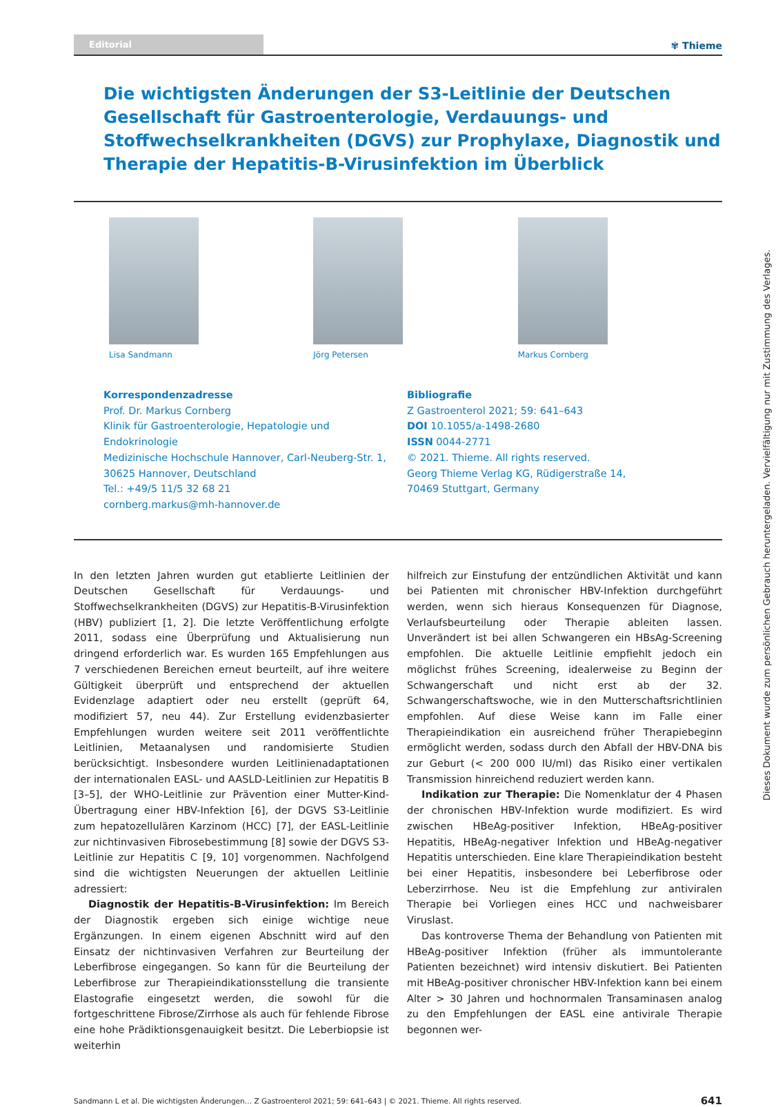Editorial
✾ Thieme
Die wichtigsten Änderungen der S3-Leitlinie der Deutschen Gesellschaft für Gastroenterologie, Verdauungs- und Stoffwechselkrankheiten (DGVS) zur Prophylaxe, Diagnostik und Therapie der Hepatitis-B-Virusinfektion im Überblick
Lisa Sandmann Jörg Petersen Markus Cornberg
Korrespondenzadresse
Prof. Dr. Markus Cornberg
Klinik für Gastroenterologie, Hepatologie und Endokrinologie
Medizinische Hochschule Hannover, Carl-Neuberg-Str. 1,
30625 Hannover, Deutschland
Tel.: +49/5 11/5 32 68 21
cornberg.markus@mh-hannover.de
Bibliografie
Z Gastroenterol 2021; 59: 641–643
DOI 10.1055/a-1498-2680
ISSN 0044-2771
© 2021. Thieme. All rights reserved.
Georg Thieme Verlag KG, Rüdigerstraße 14,
70469 Stuttgart, Germany
In den letzten Jahren wurden gut etablierte Leitlinien der Deutschen Gesellschaft für Verdauungs- und Stoffwechselkrankheiten (DGVS) zur Hepatitis-B-Virusinfektion (HBV) publiziert [1, 2]. Die letzte Veröffentlichung erfolgte 2011, sodass eine Überprüfung und Aktualisierung nun dringend erforderlich war. Es wurden 165 Empfehlungen aus 7 verschiedenen Bereichen erneut beurteilt, auf ihre weitere Gültigkeit überprüft und entsprechend der aktuellen Evidenzlage adaptiert oder neu erstellt (geprüft 64, modifiziert 57, neu 44). Zur Erstellung evidenzbasierter Empfehlungen wurden weitere seit 2011 veröffentlichte Leitlinien, Metaanalysen und randomisierte Studien berücksichtigt. Insbesondere wurden Leitlinienadaptationen der internationalen EASL- und AASLD-Leitlinien zur Hepatitis B [3–5], der WHO-Leitlinie zur Prävention einer Mutter-Kind-Übertragung einer HBV-Infektion [6], der DGVS S3-Leitlinie zum hepatozellulären Karzinom (HCC) [7], der EASL-Leitlinie zur nichtinvasiven Fibrosebestimmung [8] sowie der DGVS S3-Leitlinie zur Hepatitis C [9, 10] vorgenommen. Nachfolgend sind die wichtigsten Neuerungen der aktuellen Leitlinie adressiert:
Diagnostik der Hepatitis-B-Virusinfektion: Im Bereich der Diagnostik ergeben sich einige wichtige neue Ergänzungen. In einem eigenen Abschnitt wird auf den Einsatz der nichtinvasiven Verfahren zur Beurteilung der Leberfibrose eingegangen. So kann für die Beurteilung der Leberfibrose zur Therapieindikationsstellung die transiente Elastografie eingesetzt werden, die sowohl für die fortgeschrittene Fibrose/Zirrhose als auch für fehlende Fibrose eine hohe Prädiktionsgenauigkeit besitzt. Die Leberbiopsie ist weiterhin
hilfreich zur Einstufung der entzündlichen Aktivität und kann bei Patienten mit chronischer HBV-Infektion durchgeführt werden, wenn sich hieraus Konsequenzen für Diagnose, Verlaufsbeurteilung oder Therapie ableiten lassen. Unverändert ist bei allen Schwangeren ein HBsAg-Screening empfohlen. Die aktuelle Leitlinie empfiehlt jedoch ein möglichst frühes Screening, idealerweise zu Beginn der Schwangerschaft und nicht erst ab der 32. Schwangerschaftswoche, wie in den Mutterschaftsrichtlinien empfohlen. Auf diese Weise kann im Falle einer Therapieindikation ein ausreichend früher Therapiebeginn ermöglicht werden, sodass durch den Abfall der HBV-DNA bis zur Geburt (< 200 000 IU/ml) das Risiko einer vertikalen Transmission hinreichend reduziert werden kann.
Indikation zur Therapie: Die Nomenklatur der 4 Phasen der chronischen HBV-Infektion wurde modifiziert. Es wird zwischen HBeAg-positiver Infektion, HBeAg-positiver Hepatitis, HBeAg-negativer Infektion und HBeAg-negativer Hepatitis unterschieden. Eine klare Therapieindikation besteht bei einer Hepatitis, insbesondere bei Leberfibrose oder Leberzirrhose. Neu ist die Empfehlung zur antiviralen Therapie bei Vorliegen eines HCC und nachweisbarer Viruslast.
Das kontroverse Thema der Behandlung von Patienten mit HBeAg-positiver Infektion (früher als immuntolerante Patienten bezeichnet) wird intensiv diskutiert. Bei Patienten mit HBeAg-positiver chronischer HBV-Infektion kann bei einem Alter > 30 Jahren und hochnormalen Transaminasen analog zu den Empfehlungen der EASL eine antivirale Therapie begonnen wer-
Sandmann L et al. Die wichtigsten Änderungen… Z Gastroenterol 2021; 59: 641–643 | © 2021. Thieme. All rights reserved. 641
Dieses Dokument wurde zum persönlichen Gebrauch heruntergeladen. Vervielfältigung nur mit Zustimmung des Verlages.